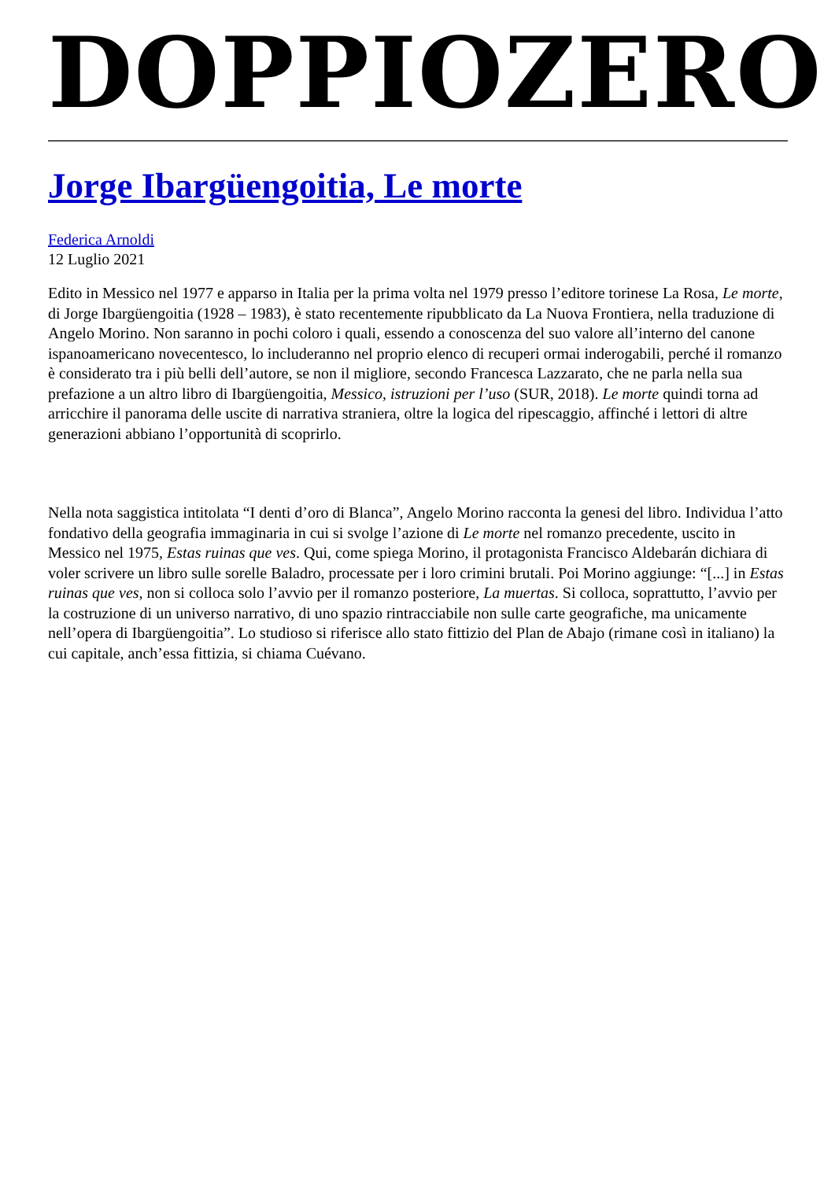DOPPIOZERO
Jorge Ibargüengoitia, Le morte
Federica Arnoldi
12 Luglio 2021
Edito in Messico nel 1977 e apparso in Italia per la prima volta nel 1979 presso l’editore torinese La Rosa, Le morte, di Jorge Ibargüengoitia (1928 – 1983), è stato recentemente ripubblicato da La Nuova Frontiera, nella traduzione di Angelo Morino. Non saranno in pochi coloro i quali, essendo a conoscenza del suo valore all’interno del canone ispanoamericano novecentesco, lo includeranno nel proprio elenco di recuperi ormai inderogabili, perché il romanzo è considerato tra i più belli dell’autore, se non il migliore, secondo Francesca Lazzarato, che ne parla nella sua prefazione a un altro libro di Ibargüengoitia, Messico, istruzioni per l’uso (SUR, 2018). Le morte quindi torna ad arricchire il panorama delle uscite di narrativa straniera, oltre la logica del ripescaggio, affinché i lettori di altre generazioni abbiano l’opportunità di scoprirlo.
Nella nota saggistica intitolata “I denti d’oro di Blanca”, Angelo Morino racconta la genesi del libro. Individua l’atto fondativo della geografia immaginaria in cui si svolge l’azione di Le morte nel romanzo precedente, uscito in Messico nel 1975, Estas ruinas que ves. Qui, come spiega Morino, il protagonista Francisco Aldebarán dichiara di voler scrivere un libro sulle sorelle Baladro, processate per i loro crimini brutali. Poi Morino aggiunge: “[...] in Estas ruinas que ves, non si colloca solo l’avvio per il romanzo posteriore, La muertas. Si colloca, soprattutto, l’avvio per la costruzione di un universo narrativo, di uno spazio rintracciabile non sulle carte geografiche, ma unicamente nell’opera di Ibargüengoitia”. Lo studioso si riferisce allo stato fittizio del Plan de Abajo (rimane così in italiano) la cui capitale, anch’essa fittizia, si chiama Cuévano.